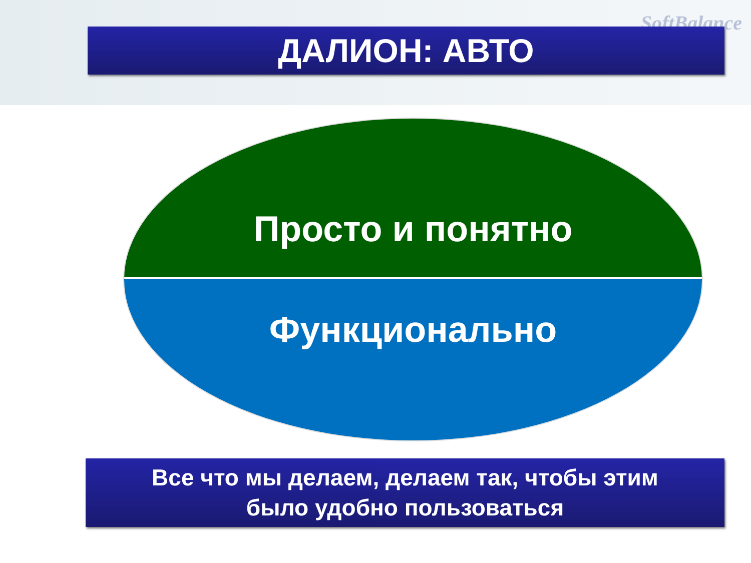SoftBalance
ДАЛИОН: АВТО
Просто и понятно
Функционально
Все что мы делаем, делаем так, чтобы этим
было удобно пользоваться